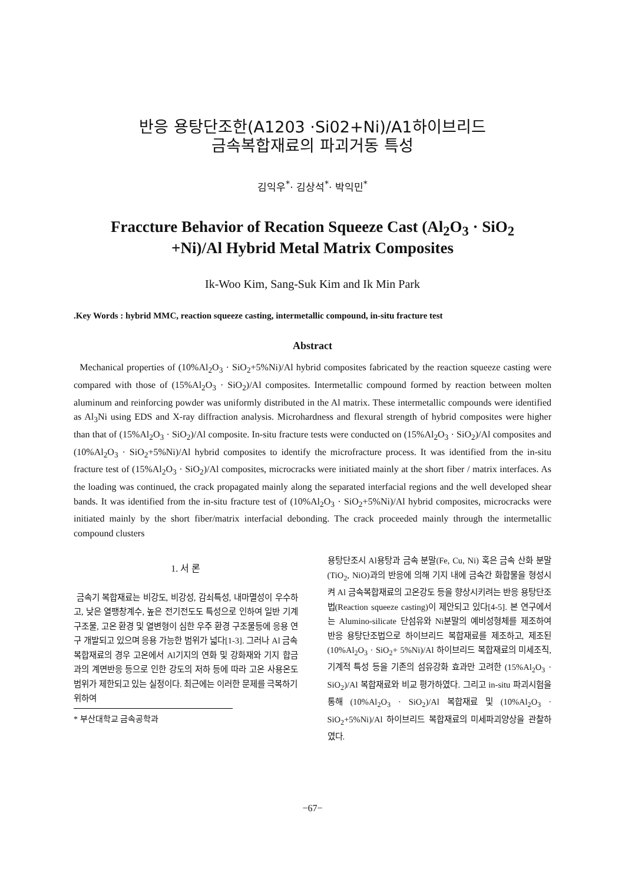반응 용탕단조한(A1203 ·Si02+Ni)/A1하이브리드
금속복합재료의 파괴거동 특성
김익우<sup>*</sup>· 김상석<sup>*</sup>· 박익민<sup>*</sup>
Fraccture Behavior of Recation Squeeze Cast (Al<sub>2</sub>O<sub>3</sub> · SiO<sub>2</sub>
+Ni)/Al Hybrid Metal Matrix Composites
Ik-Woo Kim, Sang-Suk Kim and Ik Min Park
.Key Words : hybrid MMC, reaction squeeze casting, intermetallic compound, in-situ fracture test
Abstract
Mechanical properties of (10%Al<sub>2</sub>O<sub>3</sub> · SiO<sub>2</sub>+5%Ni)/Al hybrid composites fabricated by the reaction squeeze casting were compared with those of (15%Al<sub>2</sub>O<sub>3</sub> · SiO<sub>2</sub>)/Al composites. Intermetallic compound formed by reaction between molten aluminum and reinforcing powder was uniformly distributed in the Al matrix. These intermetallic compounds were identified as Al<sub>3</sub>Ni using EDS and X-ray diffraction analysis. Microhardness and flexural strength of hybrid composites were higher than that of (15%Al<sub>2</sub>O<sub>3</sub> · SiO<sub>2</sub>)/Al composite. In-situ fracture tests were conducted on (15%Al<sub>2</sub>O<sub>3</sub> · SiO<sub>2</sub>)/Al composites and (10%Al<sub>2</sub>O<sub>3</sub> · SiO<sub>2</sub>+5%Ni)/Al hybrid composites to identify the microfracture process. It was identified from the in-situ fracture test of (15%Al<sub>2</sub>O<sub>3</sub> · SiO<sub>2</sub>)/Al composites, microcracks were initiated mainly at the short fiber / matrix interfaces. As the loading was continued, the crack propagated mainly along the separated interfacial regions and the well developed shear bands. It was identified from the in-situ fracture test of (10%Al<sub>2</sub>O<sub>3</sub> · SiO<sub>2</sub>+5%Ni)/Al hybrid composites, microcracks were initiated mainly by the short fiber/matrix interfacial debonding. The crack proceeded mainly through the intermetallic compound clusters
1. 서 론
금속기 복합재료는 비강도, 비강성, 감쇠특성, 내마멸성이 우수하고, 낮은 열팽창계수, 높은 전기전도도 특성으로 인하여 일반 기계 구조물, 고온 환경 및 열변형이 심한 우주 환경 구조물등에 응용 연구 개발되고 있으며 응용 가능한 범위가 넓다[1-3]. 그러나 Al 금속복합재료의 경우 고온에서 Al기지의 연화 및 강화재와 기지 합금과의 계면반응 등으로 인한 강도의 저하 등에 따라 고온 사용온도 범위가 제한되고 있는 실정이다. 최근에는 이러한 문제를 극복하기 위하여
* 부산대학교 금속공학과
용탕단조시 Al용탕과 금속 분말(Fe, Cu, Ni) 혹은 금속 산화 분말(TiO<sub>2</sub>, NiO)과의 반응에 의해 기지 내에 금속간 화합물을 형성시켜 Al 금속복합재료의 고온강도 등을 향상시키려는 반응 용탕단조법(Reaction squeeze casting)이 제안되고 있다[4-5]. 본 연구에서는 Alumino-silicate 단섬유와 Ni분말의 예비성형체를 제조하여 반응 용탕단조법으로 하이브리드 복합재료를 제조하고, 제조된 (10%Al<sub>2</sub>O<sub>3</sub> · SiO<sub>2</sub>+ 5%Ni)/Al 하이브리드 복합재료의 미세조직, 기계적 특성 등을 기존의 섬유강화 효과만 고려한 (15%Al<sub>2</sub>O<sub>3</sub> · SiO<sub>2</sub>)/Al 복합재료와 비교 평가하였다. 그리고 in-situ 파괴시험을 통해 (10%Al<sub>2</sub>O<sub>3</sub> · SiO<sub>2</sub>)/Al 복합재료 및 (10%Al<sub>2</sub>O<sub>3</sub> · SiO<sub>2</sub>+5%Ni)/Al 하이브리드 복합재료의 미세파괴양상을 관찰하였다.
−67−